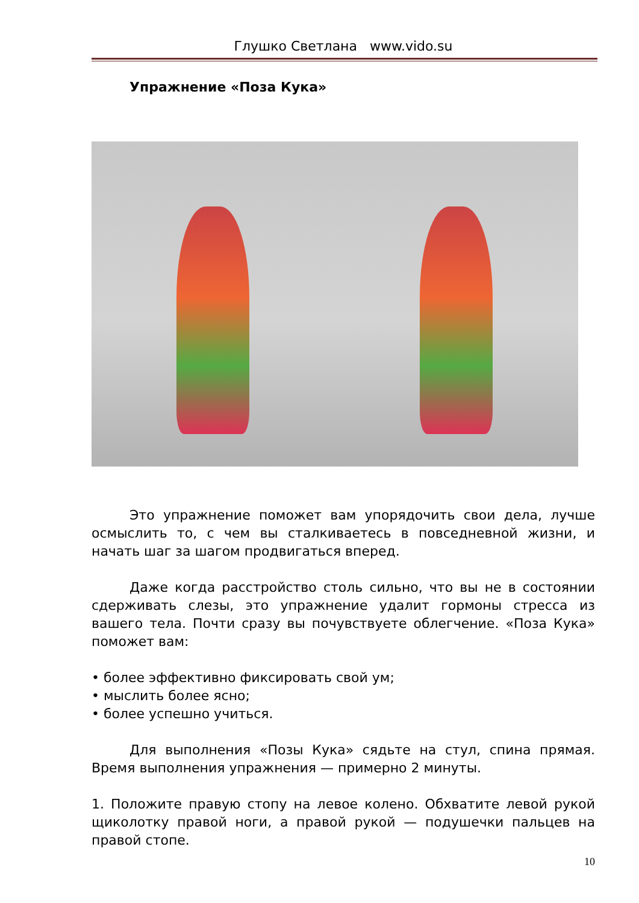Глушко Светлана www.vido.su
Упражнение «Поза Кука»
Это упражнение поможет вам упорядочить свои дела, лучше осмыслить то, с чем вы сталкиваетесь в повседневной жизни, и начать шаг за шагом продвигаться вперед.
Даже когда расстройство столь сильно, что вы не в состоянии сдерживать слезы, это упражнение удалит гормоны стресса из вашего тела. Почти сразу вы почувствуете облегчение. «Поза Кука» поможет вам:
• более эффективно фиксировать свой ум;
• мыслить более ясно;
• более успешно учиться.
Для выполнения «Позы Кука» сядьте на стул, спина прямая. Время выполнения упражнения — примерно 2 минуты.
1. Положите правую стопу на левое колено. Обхватите левой рукой щиколотку правой ноги, а правой рукой — подушечки пальцев на правой стопе.
10